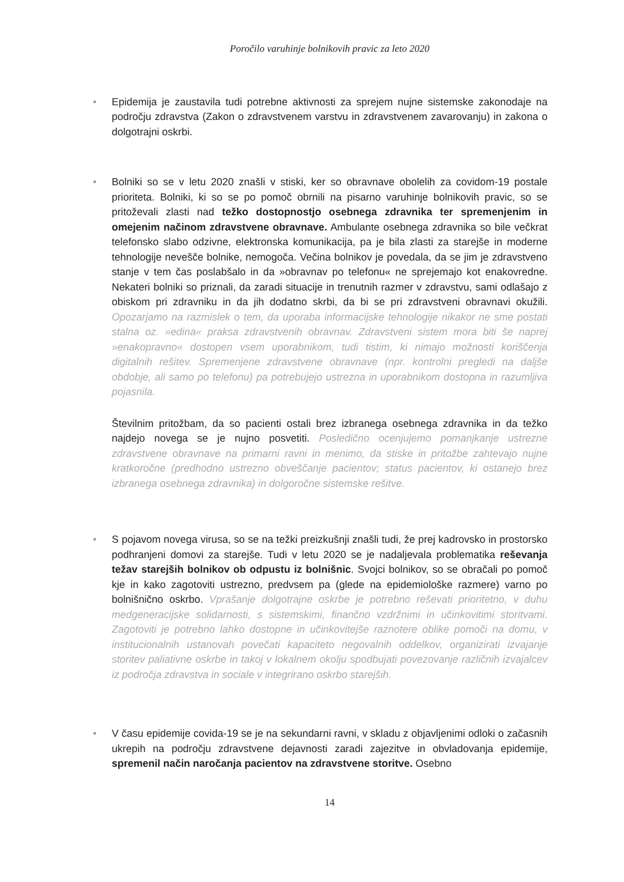Poročilo varuhinje bolnikovih pravic za leto 2020
• Epidemija je zaustavila tudi potrebne aktivnosti za sprejem nujne sistemske zakonodaje na področju zdravstva (Zakon o zdravstvenem varstvu in zdravstvenem zavarovanju) in zakona o dolgotrajni oskrbi.
•
Bolniki so se v letu 2020 znašli v stiski, ker so obravnave obolelih za covidom-19 postale prioriteta. Bolniki, ki so se po pomoč obrnili na pisarno varuhinje bolnikovih pravic, so se pritoževali zlasti nad težko dostopnostjo osebnega zdravnika ter spremenjenim in omejenim načinom zdravstvene obravnave. Ambulante osebnega zdravnika so bile večkrat telefonsko slabo odzivne, elektronska komunikacija, pa je bila zlasti za starejše in moderne tehnologije nevešče bolnike, nemogoča. Večina bolnikov je povedala, da se jim je zdravstveno stanje v tem čas poslabšalo in da »obravnav po telefonu« ne sprejemajo kot enakovredne. Nekateri bolniki so priznali, da zaradi situacije in trenutnih razmer v zdravstvu, sami odlašajo z obiskom pri zdravniku in da jih dodatno skrbi, da bi se pri zdravstveni obravnavi okužili. Opozarjamo na razmislek o tem, da uporaba informacijske tehnologije nikakor ne sme postati stalna oz. »edina« praksa zdravstvenih obravnav. Zdravstveni sistem mora biti še naprej »enakopravno« dostopen vsem uporabnikom, tudi tistim, ki nimajo možnosti koriščenja digitalnih rešitev. Spremenjene zdravstvene obravnave (npr. kontrolni pregledi na daljše obdobje, ali samo po telefonu) pa potrebujejo ustrezna in uporabnikom dostopna in razumljiva pojasnila.
Številnim pritožbam, da so pacienti ostali brez izbranega osebnega zdravnika in da težko najdejo novega se je nujno posvetiti. Posledično ocenjujemo pomanjkanje ustrezne zdravstvene obravnave na primarni ravni in menimo, da stiske in pritožbe zahtevajo nujne kratkoročne (predhodno ustrezno obveščanje pacientov; status pacientov, ki ostanejo brez izbranega osebnega zdravnika) in dolgoročne sistemske rešitve.
• S pojavom novega virusa, so se na težki preizkušnji znašli tudi, že prej kadrovsko in prostorsko podhranjeni domovi za starejše. Tudi v letu 2020 se je nadaljevala problematika reševanja težav starejših bolnikov ob odpustu iz bolnišnic. Svojci bolnikov, so se obračali po pomoč kje in kako zagotoviti ustrezno, predvsem pa (glede na epidemiološke razmere) varno po bolnišnično oskrbo. Vprašanje dolgotrajne oskrbe je potrebno reševati prioritetno, v duhu medgeneracijske solidarnosti, s sistemskimi, finančno vzdržnimi in učinkovitimi storitvami. Zagotoviti je potrebno lahko dostopne in učinkovitejše raznotere oblike pomoči na domu, v institucionalnih ustanovah povečati kapaciteto negovalnih oddelkov, organizirati izvajanje storitev paliativne oskrbe in takoj v lokalnem okolju spodbujati povezovanje različnih izvajalcev iz področja zdravstva in sociale v integrirano oskrbo starejših.
• V času epidemije covida-19 se je na sekundarni ravni, v skladu z objavljenimi odloki o začasnih ukrepih na področju zdravstvene dejavnosti zaradi zajezitve in obvladovanja epidemije, spremenil način naročanja pacientov na zdravstvene storitve. Osebno
14